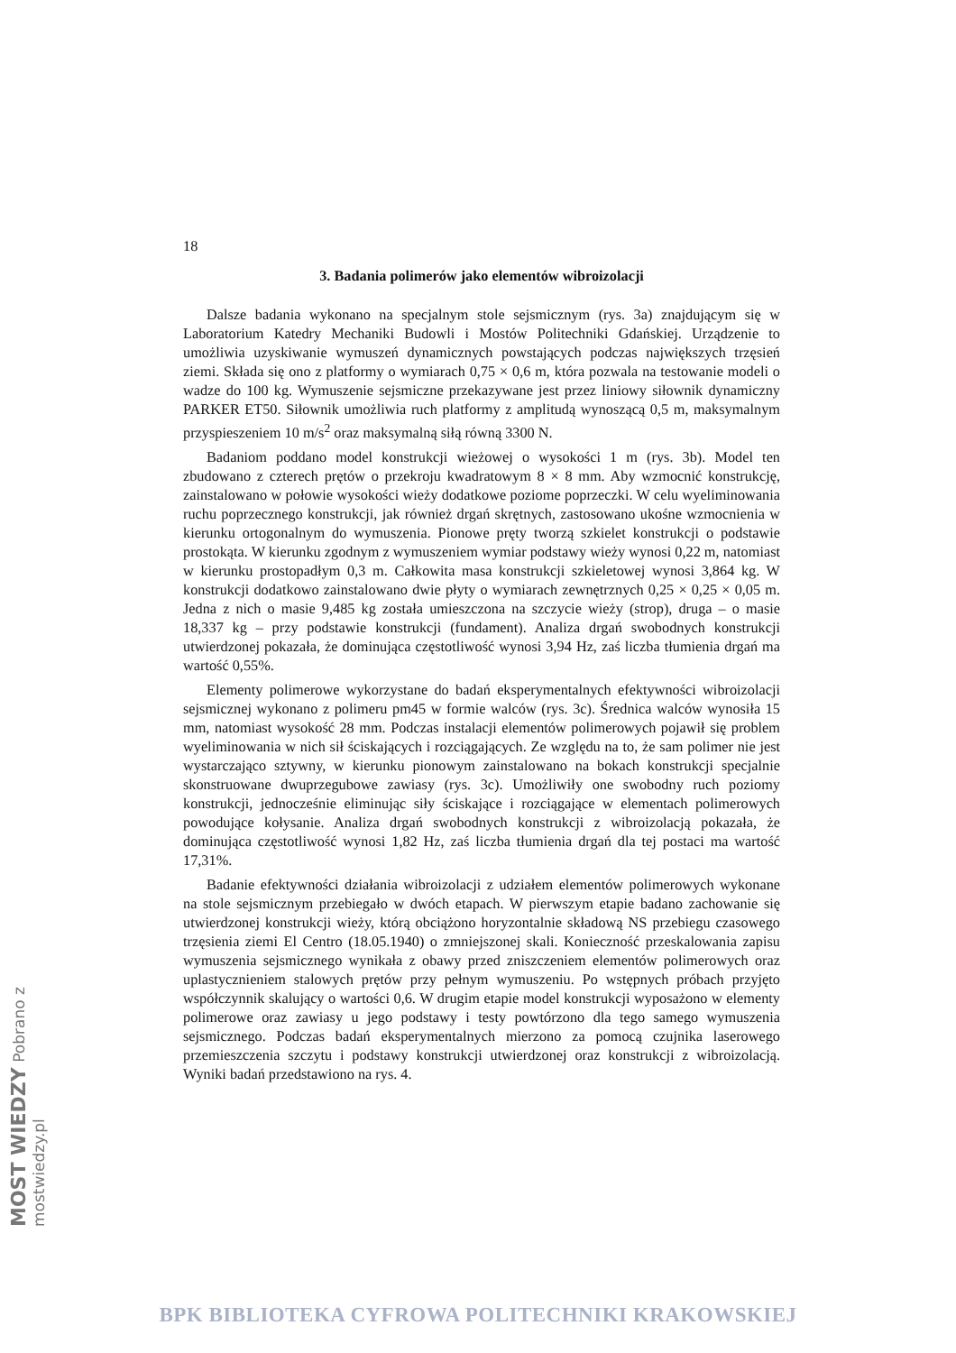MOST WIEDZY Pobrano z mostwiedzy.pl
18
3. Badania polimerów jako elementów wibroizolacji
Dalsze badania wykonano na specjalnym stole sejsmicznym (rys. 3a) znajdującym się w Laboratorium Katedry Mechaniki Budowli i Mostów Politechniki Gdańskiej. Urządzenie to umożliwia uzyskiwanie wymuszeń dynamicznych powstających podczas największych trzęsień ziemi. Składa się ono z platformy o wymiarach 0,75 × 0,6 m, która pozwala na testowanie modeli o wadze do 100 kg. Wymuszenie sejsmiczne przekazywane jest przez liniowy siłownik dynamiczny PARKER ET50. Siłownik umożliwia ruch platformy z amplitudą wynoszącą 0,5 m, maksymalnym przyspieszeniem 10 m/s<sup>2</sup> oraz maksymalną siłą równą 3300 N.
Badaniom poddano model konstrukcji wieżowej o wysokości 1 m (rys. 3b). Model ten zbudowano z czterech prętów o przekroju kwadratowym 8 × 8 mm. Aby wzmocnić konstrukcję, zainstalowano w połowie wysokości wieży dodatkowe poziome poprzeczki. W celu wyeliminowania ruchu poprzecznego konstrukcji, jak również drgań skrętnych, zastosowano ukośne wzmocnienia w kierunku ortogonalnym do wymuszenia. Pionowe pręty tworzą szkielet konstrukcji o podstawie prostokąta. W kierunku zgodnym z wymuszeniem wymiar podstawy wieży wynosi 0,22 m, natomiast w kierunku prostopadłym 0,3 m. Całkowita masa konstrukcji szkieletowej wynosi 3,864 kg. W konstrukcji dodatkowo zainstalowano dwie płyty o wymiarach zewnętrznych 0,25 × 0,25 × 0,05 m. Jedna z nich o masie 9,485 kg została umieszczona na szczycie wieży (strop), druga – o masie 18,337 kg – przy podstawie konstrukcji (fundament). Analiza drgań swobodnych konstrukcji utwierdzonej pokazała, że dominująca częstotliwość wynosi 3,94 Hz, zaś liczba tłumienia drgań ma wartość 0,55%.
Elementy polimerowe wykorzystane do badań eksperymentalnych efektywności wibroizolacji sejsmicznej wykonano z polimeru pm45 w formie walców (rys. 3c). Średnica walców wynosiła 15 mm, natomiast wysokość 28 mm. Podczas instalacji elementów polimerowych pojawił się problem wyeliminowania w nich sił ściskających i rozciągających. Ze względu na to, że sam polimer nie jest wystarczająco sztywny, w kierunku pionowym zainstalowano na bokach konstrukcji specjalnie skonstruowane dwuprzegubowe zawiasy (rys. 3c). Umożliwiły one swobodny ruch poziomy konstrukcji, jednocześnie eliminując siły ściskające i rozciągające w elementach polimerowych powodujące kołysanie. Analiza drgań swobodnych konstrukcji z wibroizolacją pokazała, że dominująca częstotliwość wynosi 1,82 Hz, zaś liczba tłumienia drgań dla tej postaci ma wartość 17,31%.
Badanie efektywności działania wibroizolacji z udziałem elementów polimerowych wykonane na stole sejsmicznym przebiegało w dwóch etapach. W pierwszym etapie badano zachowanie się utwierdzonej konstrukcji wieży, którą obciążono horyzontalnie składową NS przebiegu czasowego trzęsienia ziemi El Centro (18.05.1940) o zmniejszonej skali. Konieczność przeskalowania zapisu wymuszenia sejsmicznego wynikała z obawy przed zniszczeniem elementów polimerowych oraz uplastycznieniem stalowych prętów przy pełnym wymuszeniu. Po wstępnych próbach przyjęto współczynnik skalujący o wartości 0,6. W drugim etapie model konstrukcji wyposażono w elementy polimerowe oraz zawiasy u jego podstawy i testy powtórzono dla tego samego wymuszenia sejsmicznego. Podczas badań eksperymentalnych mierzono za pomocą czujnika laserowego przemieszczenia szczytu i podstawy konstrukcji utwierdzonej oraz konstrukcji z wibroizolacją. Wyniki badań przedstawiono na rys. 4.
BPK BIBLIOTEKA CYFROWA POLITECHNIKI KRAKOWSKIEJ